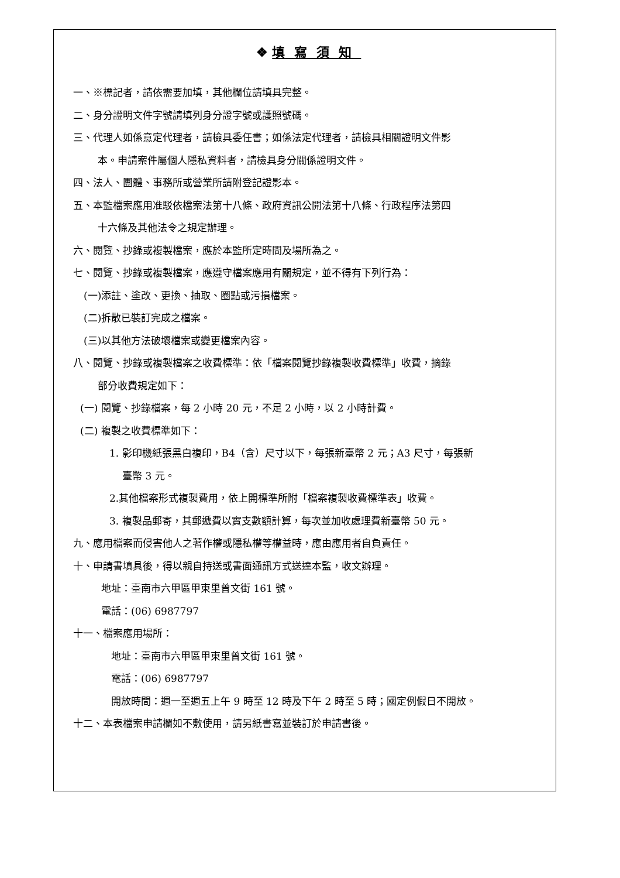❖ 填寫須知
一、※標記者，請依需要加填，其他欄位請填具完整。
二、身分證明文件字號請填列身分證字號或護照號碼。
三、代理人如係意定代理者，請檢具委任書；如係法定代理者，請檢具相關證明文件影
本。申請案件屬個人隱私資料者，請檢具身分關係證明文件。
四、法人、團體、事務所或營業所請附登記證影本。
五、本監檔案應用准駁依檔案法第十八條、政府資訊公開法第十八條、行政程序法第四
十六條及其他法令之規定辦理。
六、閱覽、抄錄或複製檔案，應於本監所定時間及場所為之。
七、閱覽、抄錄或複製檔案，應遵守檔案應用有關規定，並不得有下列行為：
(一)添註、塗改、更換、抽取、圈點或污損檔案。
(二)拆散已裝訂完成之檔案。
(三)以其他方法破壞檔案或變更檔案內容。
八、閱覽、抄錄或複製檔案之收費標準：依「檔案閱覽抄錄複製收費標準」收費，摘錄
部分收費規定如下：
(一) 閱覽、抄錄檔案，每 2 小時 20 元，不足 2 小時，以 2 小時計費。
(二) 複製之收費標準如下：
1. 影印機紙張黑白複印，B4（含）尺寸以下，每張新臺幣 2 元；A3 尺寸，每張新
臺幣 3 元。
2.其他檔案形式複製費用，依上開標準所附「檔案複製收費標準表」收費。
3. 複製品郵寄，其郵遞費以實支數額計算，每次並加收處理費新臺幣 50 元。
九、應用檔案而侵害他人之著作權或隱私權等權益時，應由應用者自負責任。
十、申請書填具後，得以親自持送或書面通訊方式送達本監，收文辦理。
地址：臺南市六甲區甲東里曾文街 161 號。
電話：(06) 6987797
十一、檔案應用場所：
地址：臺南市六甲區甲東里曾文街 161 號。
電話：(06) 6987797
開放時間：週一至週五上午 9 時至 12 時及下午 2 時至 5 時；國定例假日不開放。
十二、本表檔案申請欄如不敷使用，請另紙書寫並裝訂於申請書後。